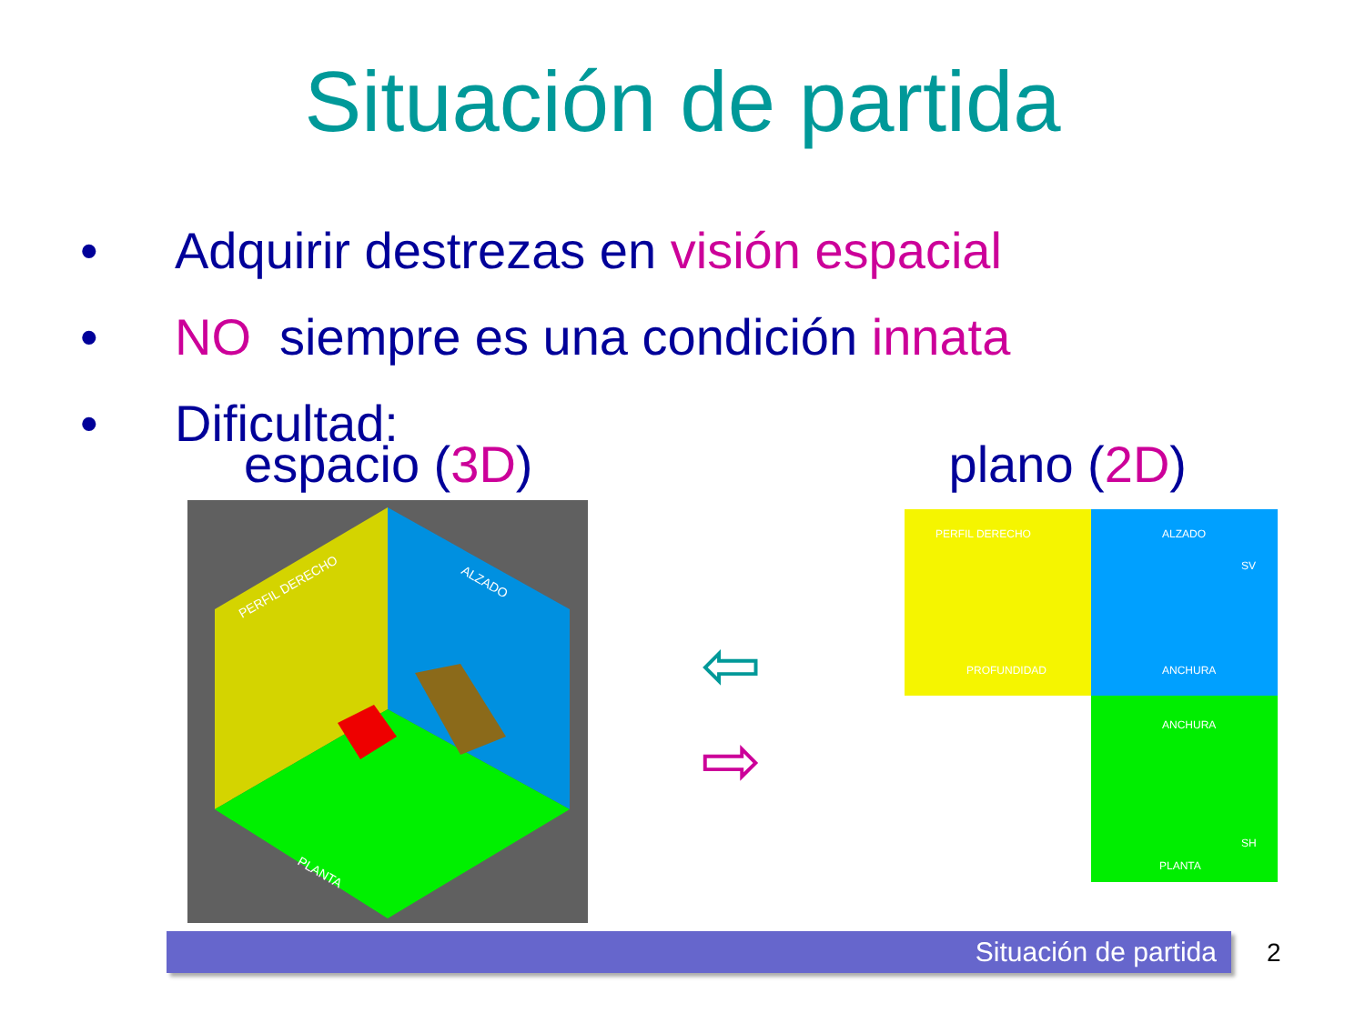Situación de partida
• Adquirir destrezas en visión espacial
• NO siempre es una condición innata
• Dificultad:
espacio (3D) plano (2D)
PERFIL DERECHO
ALZADO
PLANTA
⇦
⇨
PERFIL DERECHO
PROFUNDIDAD
ALZADO
SV
ANCHURA
ANCHURA
SH
PLANTA
Situación de partida 2